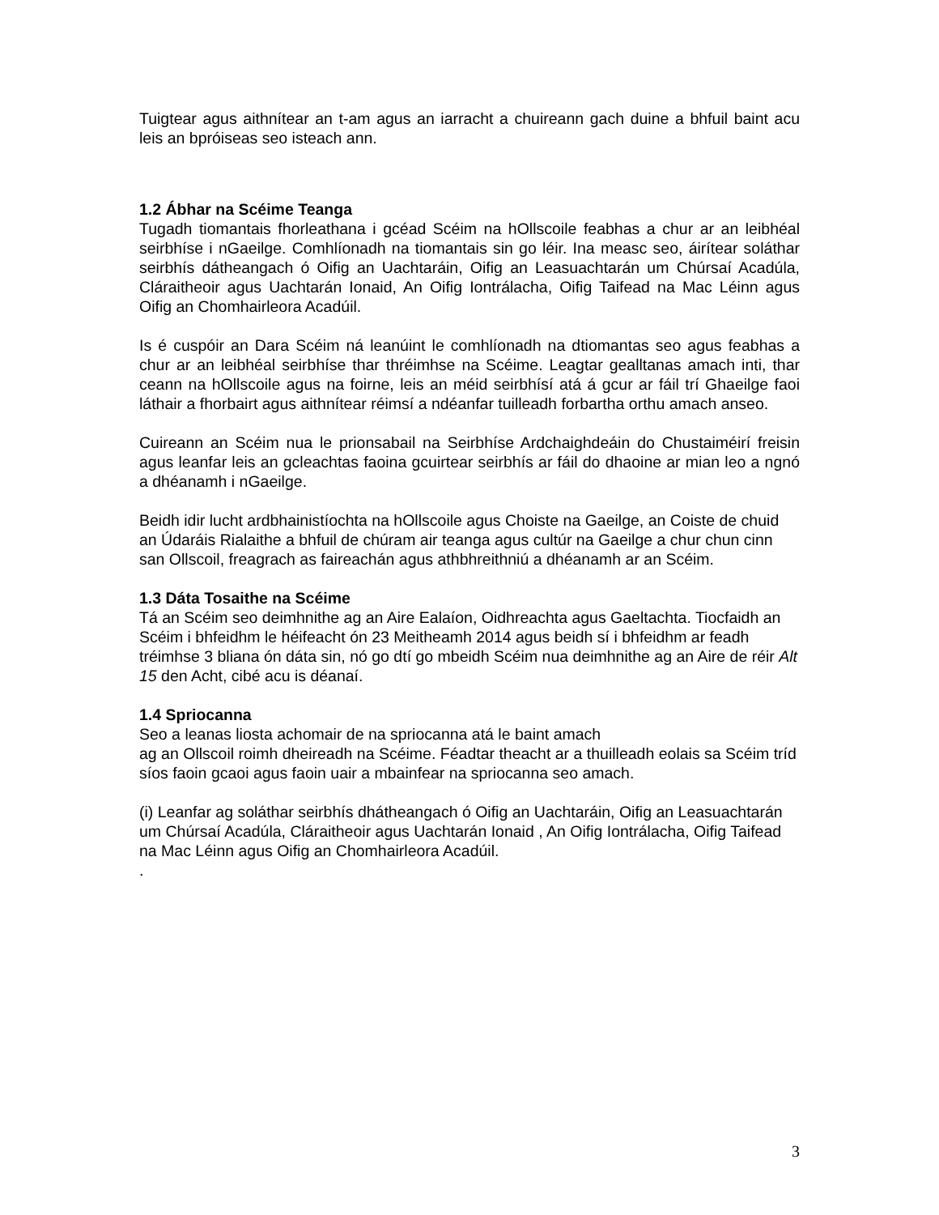Tuigtear agus aithnítear an t-am agus an iarracht a chuireann gach duine a bhfuil baint acu leis an bpróiseas seo isteach ann.
1.2 Ábhar na Scéime Teanga
Tugadh tiomantais fhorleathana i gcéad Scéim na hOllscoile feabhas a chur ar an leibhéal seirbhíse i nGaeilge. Comhlíonadh na tiomantais sin go léir. Ina measc seo, áirítear soláthar seirbhís dátheangach ó Oifig an Uachtaráin, Oifig an Leasuachtarán um Chúrsaí Acadúla, Cláraitheoir agus Uachtarán Ionaid, An Oifig Iontrálacha, Oifig Taifead na Mac Léinn agus Oifig an Chomhairleora Acadúil.
Is é cuspóir an Dara Scéim ná leanúint le comhlíonadh na dtiomantas seo agus feabhas a chur ar an leibhéal seirbhíse thar thréimhse na Scéime. Leagtar gealltanas amach inti, thar ceann na hOllscoile agus na foirne, leis an méid seirbhísí atá á gcur ar fáil trí Ghaeilge faoi láthair a fhorbairt agus aithnítear réimsí a ndéanfar tuilleadh forbartha orthu amach anseo.
Cuireann an Scéim nua le prionsabail na Seirbhíse Ardchaighdeáin do Chustaiméirí freisin agus leanfar leis an gcleachtas faoina gcuirtear seirbhís ar fáil do dhaoine ar mian leo a ngnó a dhéanamh i nGaeilge.
Beidh idir lucht ardbhainistíochta na hOllscoile agus Choiste na Gaeilge, an Coiste de chuid an Údaráis Rialaithe a bhfuil de chúram air teanga agus cultúr na Gaeilge a chur chun cinn san Ollscoil, freagrach as faireachán agus athbhreithniú a dhéanamh ar an Scéim.
1.3 Dáta Tosaithe na Scéime
Tá an Scéim seo deimhnithe ag an Aire Ealaíon, Oidhreachta agus Gaeltachta. Tiocfaidh an Scéim i bhfeidhm le héifeacht ón 23 Meitheamh 2014 agus beidh sí i bhfeidhm ar feadh tréimhse 3 bliana ón dáta sin, nó go dtí go mbeidh Scéim nua deimhnithe ag an Aire de réir Alt 15 den Acht, cibé acu is déanaí.
1.4 Spriocanna
Seo a leanas liosta achomair de na spriocanna atá le baint amach
ag an Ollscoil roimh dheireadh na Scéime. Féadtar theacht ar a thuilleadh eolais sa Scéim tríd síos faoin gcaoi agus faoin uair a mbainfear na spriocanna seo amach.
(i) Leanfar ag soláthar seirbhís dhátheangach ó Oifig an Uachtaráin, Oifig an Leasuachtarán um Chúrsaí Acadúla, Cláraitheoir agus Uachtarán Ionaid , An Oifig Iontrálacha, Oifig Taifead na Mac Léinn agus Oifig an Chomhairleora Acadúil.
.
3